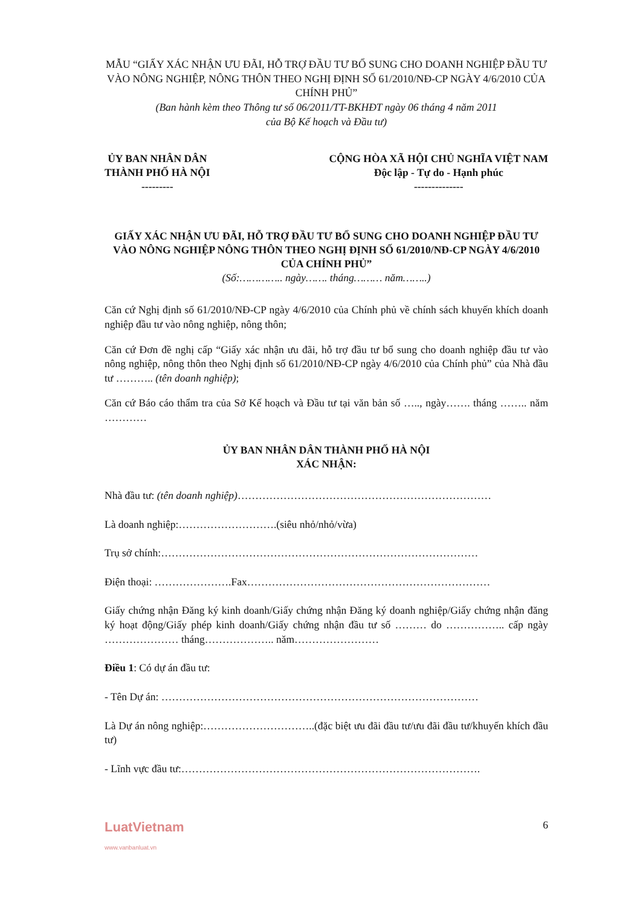MẪU “GIẤY XÁC NHẬN ƯU ĐÃI, HỖ TRỢ ĐẦU TƯ BỔ SUNG CHO DOANH NGHIỆP ĐẦU TƯ VÀO NÔNG NGHIỆP, NÔNG THÔN THEO NGHỊ ĐỊNH SỐ 61/2010/NĐ-CP NGÀY 4/6/2010 CỦA CHÍNH PHỦ”
(Ban hành kèm theo Thông tư số 06/2011/TT-BKHĐT ngày 06 tháng 4 năm 2011
của Bộ Kế hoạch và Đầu tư)
ỦY BAN NHÂN DÂN
THÀNH PHỐ HÀ NỘI
---------
CỘNG HÒA XÃ HỘI CHỦ NGHĨA VIỆT NAM
Độc lập - Tự do - Hạnh phúc
--------------
GIẤY XÁC NHẬN ƯU ĐÃI, HỖ TRỢ ĐẦU TƯ BỔ SUNG CHO DOANH NGHIỆP ĐẦU TƯ VÀO NÔNG NGHIỆP NÔNG THÔN THEO NGHỊ ĐỊNH SỐ 61/2010/NĐ-CP NGÀY 4/6/2010 CỦA CHÍNH PHỦ”
(Số:………….. ngày……. tháng……… năm……..)
Căn cứ Nghị định số 61/2010/NĐ-CP ngày 4/6/2010 của Chính phủ về chính sách khuyến khích doanh nghiệp đầu tư vào nông nghiệp, nông thôn;
Căn cứ Đơn đề nghị cấp “Giấy xác nhận ưu đãi, hỗ trợ đầu tư bổ sung cho doanh nghiệp đầu tư vào nông nghiệp, nông thôn theo Nghị định số 61/2010/NĐ-CP ngày 4/6/2010 của Chính phủ” của Nhà đầu tư ……….. (tên doanh nghiệp);
Căn cứ Báo cáo thẩm tra của Sở Kế hoạch và Đầu tư tại văn bản số ….., ngày……. tháng …….. năm …………
ỦY BAN NHÂN DÂN THÀNH PHỐ HÀ NỘI
XÁC NHẬN:
Nhà đầu tư: (tên doanh nghiệp)………………………………………………………………
Là doanh nghiệp:……………………….(siêu nhỏ/nhỏ/vừa)
Trụ sở chính:………………………………………………………………………………
Điện thoại: ………………….Fax……………………………………………………………
Giấy chứng nhận Đăng ký kinh doanh/Giấy chứng nhận Đăng ký doanh nghiệp/Giấy chứng nhận đăng ký hoạt động/Giấy phép kinh doanh/Giấy chứng nhận đầu tư số ……… do …………….. cấp ngày ………………… tháng……………….. năm……………………
Điều 1: Có dự án đầu tư:
- Tên Dự án: ………………………………………………………………………………
Là Dự án nông nghiệp:…………………………..(đặc biệt ưu đãi đầu tư/ưu đãi đầu tư/khuyến khích đầu tư)
- Lĩnh vực đầu tư:………………………………………………………………………….
LuatVietnam
www.vanbanluat.vn
6